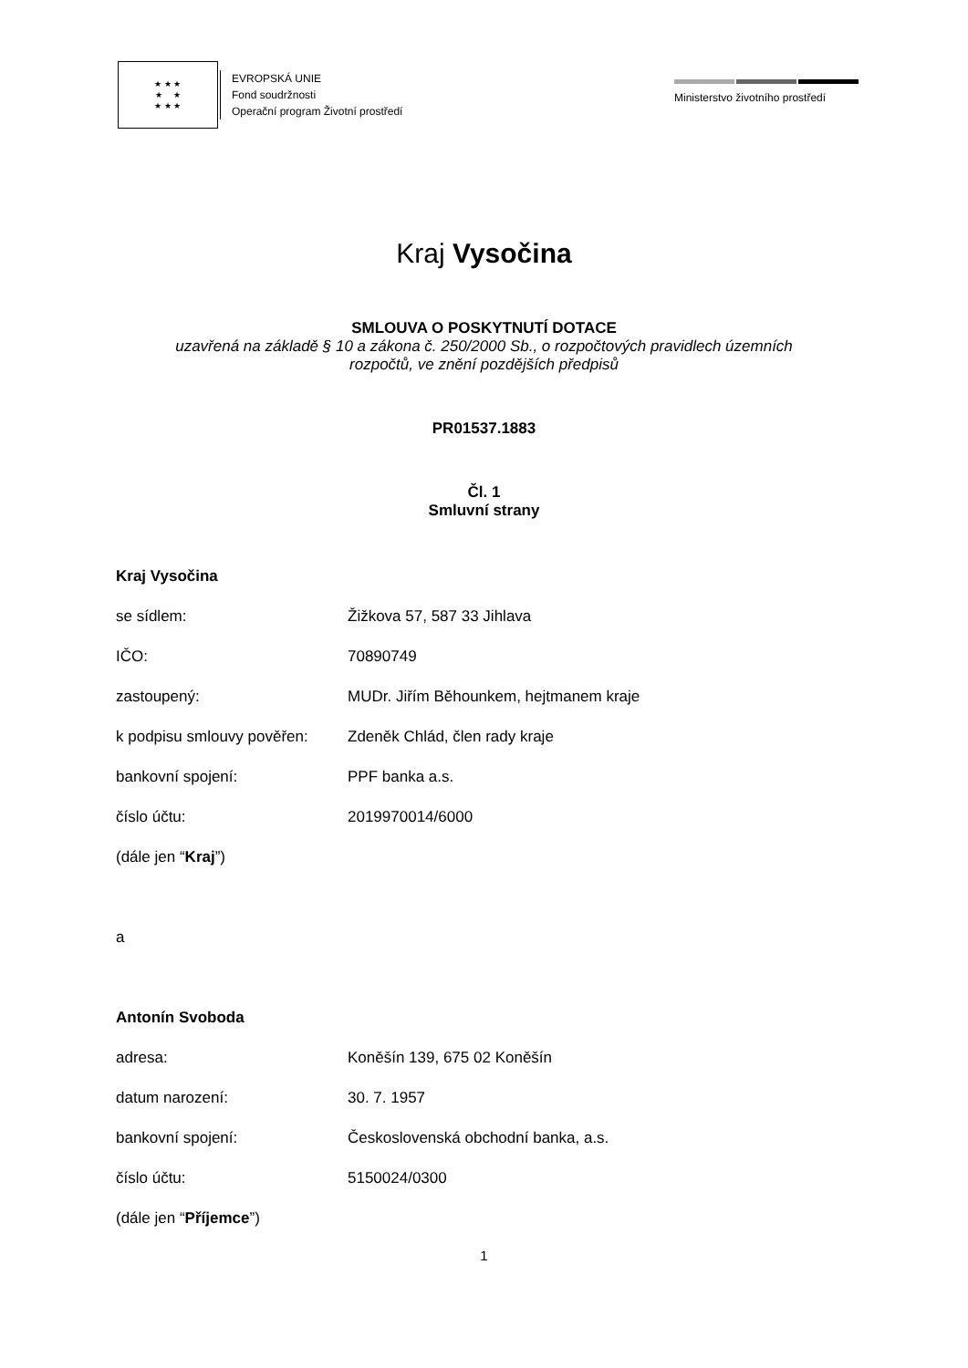★ ★ ★
★ ★
★ ★ ★
EVROPSKÁ UNIE
Fond soudržnosti
Operační program Životní prostředí
Ministerstvo životního prostředí
Kraj Vysočina
SMLOUVA O POSKYTNUTÍ DOTACE
uzavřená na základě § 10 a zákona č. 250/2000 Sb., o rozpočtových pravidlech územních
rozpočtů, ve znění pozdějších předpisů
PR01537.1883
Čl. 1
Smluvní strany
Kraj Vysočina
se sídlem: Žižkova 57, 587 33 Jihlava
IČO: 70890749
zastoupený: MUDr. Jiřím Běhounkem, hejtmanem kraje
k podpisu smlouvy pověřen: Zdeněk Chlád, člen rady kraje
bankovní spojení: PPF banka a.s.
číslo účtu: 2019970014/6000
(dále jen “Kraj”)
a
Antonín Svoboda
adresa: Koněšín 139, 675 02 Koněšín
datum narození: 30. 7. 1957
bankovní spojení: Československá obchodní banka, a.s.
číslo účtu: 5150024/0300
(dále jen “Příjemce”)
1